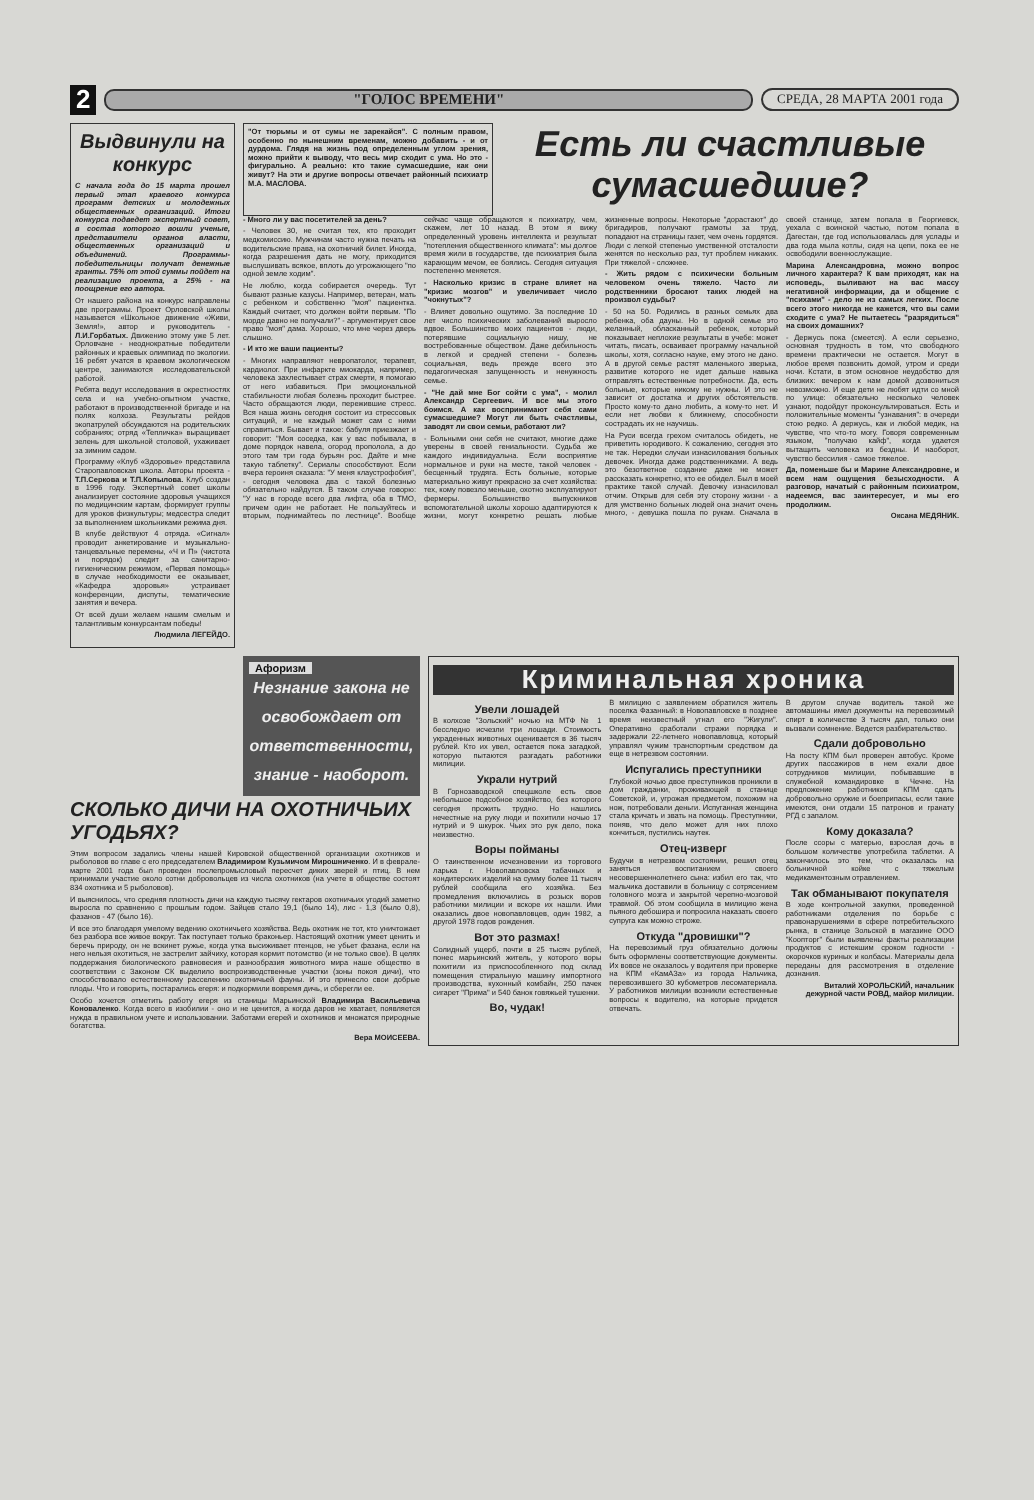2 "ГОЛОС ВРЕМЕНИ" СРЕДА, 28 МАРТА 2001 года
Выдвинули на конкурс
С начала года до 15 марта прошел первый этап краевого конкурса программ детских и молодежных общественных организаций. Итоги конкурса подведет экспертный совет, в состав которого вошли ученые, представители органов власти, общественных организаций и объединений. Программы-победительницы получат денежные гранты. 75% от этой суммы пойдет на реализацию проекта, а 25% - на поощрение его автора.
От нашего района на конкурс направлены две программы. Проект Орловской школы называется «Школьное движение «Живи, Земля!», автор и руководитель - Л.И.Горбатых. Движению этому уже 5 лет. Орловчане - неоднократные победители районных и краевых олимпиад по экологии. 16 ребят учатся в краевом экологическом центре, занимаются исследовательской работой.
Ребята ведут исследования в окрестностях села и на учебно-опытном участке, работают в производственной бригаде и на полях колхоза. Результаты рейдов экопатрулей обсуждаются на родительских собраниях; отряд «Тепличка» выращивает зелень для школьной столовой, ухаживает за зимним садом.
Программу «Клуб «Здоровье» представила Старопавловская школа. Авторы проекта - Т.П.Серкова и Т.П.Копылова. Клуб создан в 1996 году. Экспертный совет школы анализирует состояние здоровья учащихся по медицинским картам, формирует группы для уроков физкультуры; медсестра следит за выполнением школьниками режима дня.
В клубе действуют 4 отряда. «Сигнал» проводит анкетирование и музыкально-танцевальные перемены, «Ч и П» (чистота и порядок) следит за санитарно-гигиеническим режимом, «Первая помощь» в случае необходимости ее оказывает, «Кафедра здоровья» устраивает конференции, диспуты, тематические занятия и вечера.
От всей души желаем нашим смелым и талантливым конкурсантам победы!
Людмила ЛЕГЕЙДО.
"От тюрьмы и от сумы не зарекайся". С полным правом, особенно по нынешним временам, можно добавить - и от дурдома. Глядя на жизнь под определенным углом зрения, можно прийти к выводу, что весь мир сходит с ума. Но это - фигурально. А реально: кто такие сумасшедшие, как они живут? На эти и другие вопросы отвечает районный психиатр М.А. МАСЛОВА.
Есть ли счастливые сумасшедшие?
- Много ли у вас посетителей за день?
- Человек 30, не считая тех, кто проходит медкомиссию. Мужчинам часто нужна печать на водительские права, на охотничий билет. Иногда, когда разрешения дать не могу, приходится выслушивать всякое, вплоть до угрожающего "по одной земле ходим".
Не люблю, когда собирается очередь. Тут бывают разные казусы. Например, ветеран, мать с ребенком и собственно "моя" пациентка. Каждый считает, что должен войти первым. "По морде давно не получали?" - аргументирует свое право "моя" дама. Хорошо, что мне через дверь слышно.
- И кто же ваши пациенты?
- Многих направляют невропатолог, терапевт, кардиолог. При инфаркте миокарда, например, человека захлестывает страх смерти, я помогаю от него избавиться. При эмоциональной стабильности любая болезнь проходит быстрее. Часто обращаются люди, пережившие стресс. Вся наша жизнь сегодня состоит из стрессовых ситуаций, и не каждый может сам с ними справиться. Бывает и такое: бабуля приезжает и говорит: "Моя соседка, как у вас побывала, в доме порядок навела, огород прополола, а до этого там три года бурьян рос. Дайте и мне такую таблетку". Сериалы способствуют. Если вчера героиня сказала: "У меня клаустрофобия", - сегодня человека два с такой болезнью обязательно найдутся. В таком случае говорю: "У нас в городе всего два лифта, оба в ТМО, причем один не работает. Не пользуйтесь и вторым, поднимайтесь по лестнице". Вообще сейчас чаще обращаются к психиатру, чем, скажем, лет 10 назад. В этом я вижу определенный уровень интеллекта и результат "потепления общественного климата": мы долгое время жили в государстве, где психиатрия была карающим мечом, ее боялись. Сегодня ситуация постепенно меняется.
- Насколько кризис в стране влияет на "кризис мозгов" и увеличивает число "чокнутых"?
- Влияет довольно ощутимо. За последние 10 лет число психических заболеваний выросло вдвое. Большинство моих пациентов - люди, потерявшие социальную нишу, не востребованные обществом. Даже дебильность в легкой и средней степени - болезнь социальная, ведь прежде всего это педагогическая запущенность и ненужность семье.
- "Не дай мне Бог сойти с ума", - молил Александр Сергеевич. И все мы этого боимся. А как воспринимают себя сами сумасшедшие? Могут ли быть счастливы, заводят ли свои семьи, работают ли?
- Больными они себя не считают, многие даже уверены в своей гениальности. Судьба же каждого индивидуальна. Если восприятие нормальное и руки на месте, такой человек - бесценный трудяга. Есть больные, которые материально живут прекрасно за счет хозяйства: тех, кому повезло меньше, охотно эксплуатируют фермеры. Большинство выпускников вспомогательной школы хорошо адаптируются к жизни, могут конкретно решать любые жизненные вопросы. Некоторые "дорастают" до бригадиров, получают грамоты за труд, попадают на страницы газет, чем очень гордятся. Люди с легкой степенью умственной отсталости женятся по несколько раз, тут проблем никаких. При тяжелой - сложнее.
- Жить рядом с психически больным человеком очень тяжело. Часто ли родственники бросают таких людей на произвол судьбы?
- 50 на 50. Родились в разных семьях два ребенка, оба дауны. Но в одной семье это желанный, обласканный ребенок, который показывает неплохие результаты в учебе: может читать, писать, осваивает программу начальной школы, хотя, согласно науке, ему этого не дано. А в другой семье растят маленького зверька, развитие которого не идет дальше навыка отправлять естественные потребности. Да, есть больные, которые никому не нужны. И это не зависит от достатка и других обстоятельств. Просто кому-то дано любить, а кому-то нет. И если нет любви к ближнему, способности сострадать их не научишь.
На Руси всегда грехом считалось обидеть, не приветить юродивого. К сожалению, сегодня это не так. Нередки случаи изнасилования больных девочек. Иногда даже родственниками. А ведь это безответное создание даже не может рассказать конкретно, кто ее обидел. Был в моей практике такой случай. Девочку изнасиловал отчим. Открыв для себя эту сторону жизни - а для умственно больных людей она значит очень много, - девушка пошла по рукам. Сначала в своей станице, затем попала в Георгиевск, уехала с воинской частью, потом попала в Дагестан, где год использовалась для услады и два года мыла котлы, сидя на цепи, пока ее не освободили военнослужащие.
Марина Александровна, можно вопрос личного характера? К вам приходят, как на исповедь, выливают на вас массу негативной информации, да и общение с "психами" - дело не из самых легких. После всего этого никогда не кажется, что вы сами сходите с ума? Не пытаетесь "разрядиться" на своих домашних?
- Держусь пока (смеется). А если серьезно, основная трудность в том, что свободного времени практически не остается. Могут в любое время позвонить домой, утром и среди ночи. Кстати, в этом основное неудобство для близких: вечером к нам домой дозвониться невозможно. И еще дети не любят идти со мной по улице: обязательно несколько человек узнают, подойдут проконсультироваться. Есть и положительные моменты "узнавания": в очереди стою редко. А держусь, как и любой медик, на чувстве, что что-то могу. Говоря современным языком, "получаю кайф", когда удается вытащить человека из бездны. И наоборот, чувство бессилия - самое тяжелое.
Да, поменьше бы и Марине Александровне, и всем нам ощущения безысходности. А разговор, начатый с районным психиатром, надеемся, вас заинтересует, и мы его продолжим.
Оксана МЕДЯНИК.
Афоризм
Незнание закона не освобождает от ответственности, знание - наоборот.
СКОЛЬКО ДИЧИ НА ОХОТНИЧЬИХ УГОДЬЯХ?
Этим вопросом задались члены нашей Кировской общественной организации охотников и рыболовов во главе с его председателем Владимиром Кузьмичом Мирошниченко. И в феврале-марте 2001 года был проведен послепромысловый пересчет диких зверей и птиц. В нем принимали участие около сотни добровольцев из числа охотников (на учете в обществе состоят 834 охотника и 5 рыболовов).
И выяснилось, что средняя плотность дичи на каждую тысячу гектаров охотничьих угодий заметно выросла по сравнению с прошлым годом. Зайцев стало 19,1 (было 14), лис - 1,3 (было 0,8), фазанов - 47 (было 16).
И все это благодаря умелому ведению охотничьего хозяйства. Ведь охотник не тот, кто уничтожает без разбора все живое вокруг. Так поступает только браконьер. Настоящий охотник умеет ценить и беречь природу, он не вскинет ружье, когда утка высиживает птенцов, не убьет фазана, если на него нельзя охотиться, не застрелит зайчиху, которая кормит потомство (и не только свое). В целях поддержания биологического равновесия и разнообразия животного мира наше общество в соответствии с Законом СК выделило воспроизводственные участки (зоны покоя дичи), что способствовало естественному расселению охотничьей фауны. И это принесло свои добрые плоды. Что и говорить, постарались егеря: и подкормили вовремя дичь, и сберегли ее.
Особо хочется отметить работу егеря из станицы Марьинской Владимира Васильевича Коноваленко. Когда всего в изобилии - оно и не ценится, а когда даров не хватает, появляется нужда в правильном учете и использовании. Заботами егерей и охотников и множатся природные богатства.
Вера МОИСЕЕВА.
Криминальная хроника
Увели лошадей
В колхозе "Зольский" ночью на МТФ № 1 бесследно исчезли три лошади. Стоимость украденных животных оценивается в 36 тысяч рублей. Кто их увел, остается пока загадкой, которую пытаются разгадать работники милиции.
Украли нутрий
В Горнозаводской спецшколе есть свое небольшое подсобное хозяйство, без которого сегодня прожить трудно. Но нашлись нечестные на руку люди и похитили ночью 17 нутрий и 9 шкурок. Чьих это рук дело, пока неизвестно.
Воры пойманы
О таинственном исчезновении из торгового ларька г. Новопавловска табачных и кондитерских изделий на сумму более 11 тысяч рублей сообщила его хозяйка. Без промедления включились в розыск воров работники милиции и вскоре их нашли. Ими оказались двое новопавловцев, один 1982, а другой 1978 годов рождения.
Вот это размах!
Солидный ущерб, почти в 25 тысяч рублей, понес марьинский житель, у которого воры похитили из приспособленного под склад помещения стиральную машину импортного производства, кухонный комбайн, 250 пачек сигарет "Прима" и 540 банок говяжьей тушенки.
Во, чудак!
В милицию с заявлением обратился житель поселка Фазанный: в Новопавловске в позднее время неизвестный угнал его "Жигули". Оперативно сработали стражи порядка и задержали 22-летнего новопавловца, который управлял чужим транспортным средством да еще в нетрезвом состоянии.
Испугались преступники
Глубокой ночью двое преступников проникли в дом гражданки, проживающей в станице Советской, и, угрожая предметом, похожим на нож, потребовали деньги. Испуганная женщина стала кричать и звать на помощь. Преступники, поняв, что дело может для них плохо кончиться, пустились наутек.
Отец-изверг
Будучи в нетрезвом состоянии, решил отец заняться воспитанием своего несовершеннолетнего сына: избил его так, что мальчика доставили в больницу с сотрясением головного мозга и закрытой черепно-мозговой травмой. Об этом сообщила в милицию жена пьяного дебошира и попросила наказать своего супруга как можно строже.
Откуда "дровишки"?
На перевозимый груз обязательно должны быть оформлены соответствующие документы. Их вовсе не оказалось у водителя при проверке на КПМ «КамАЗа» из города Нальчика, перевозившего 30 кубометров лесоматериала. У работников милиции возникли естественные вопросы к водителю, на которые придется отвечать.
В другом случае водитель такой же автомашины имел документы на перевозимый спирт в количестве 3 тысяч дал, только они вызвали сомнение. Ведется разбирательство.
Сдали добровольно
На посту КПМ был проверен автобус. Кроме других пассажиров в нем ехали двое сотрудников милиции, побывавшие в служебной командировке в Чечне. На предложение работников КПМ сдать добровольно оружие и боеприпасы, если такие имеются, они отдали 15 патронов и гранату РГД с запалом.
Кому доказала?
После ссоры с матерью, взрослая дочь в большом количестве употребила таблетки. А закончилось это тем, что оказалась на больничной койке с тяжелым медикаментозным отравлением.
Так обманывают покупателя
В ходе контрольной закупки, проведенной работниками отделения по борьбе с правонарушениями в сфере потребительского рынка, в станице Зольской в магазине ООО "Коопторг" были выявлены факты реализации продуктов с истекшим сроком годности - окорочков куриных и колбасы. Материалы дела переданы для рассмотрения в отделение дознания.
Виталий ХОРОЛЬСКИЙ, начальник дежурной части РОВД, майор милиции.